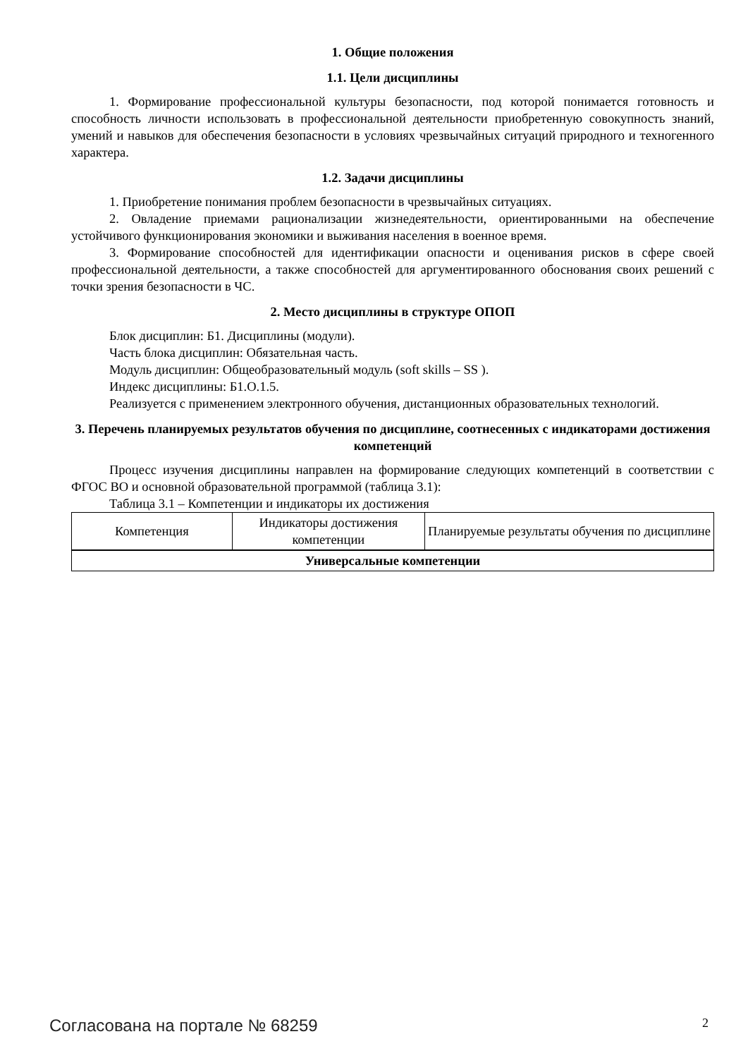1. Общие положения
1.1. Цели дисциплины
1. Формирование профессиональной культуры безопасности, под которой понимается готовность и способность личности использовать в профессиональной деятельности приобретенную совокупность знаний, умений и навыков для обеспечения безопасности в условиях чрезвычайных ситуаций природного и техногенного характера.
1.2. Задачи дисциплины
1. Приобретение понимания проблем безопасности в чрезвычайных ситуациях.
2. Овладение приемами рационализации жизнедеятельности, ориентированными на обеспечение устойчивого функционирования экономики и выживания населения в военное время.
3. Формирование способностей для идентификации опасности и оценивания рисков в сфере своей профессиональной деятельности, а также способностей для аргументированного обоснования своих решений с точки зрения безопасности в ЧС.
2. Место дисциплины в структуре ОПОП
Блок дисциплин: Б1. Дисциплины (модули).
Часть блока дисциплин: Обязательная часть.
Модуль дисциплин: Общеобразовательный модуль (soft skills – SS ).
Индекс дисциплины: Б1.О.1.5.
Реализуется с применением электронного обучения, дистанционных образовательных технологий.
3. Перечень планируемых результатов обучения по дисциплине, соотнесенных с индикаторами достижения компетенций
Процесс изучения дисциплины направлен на формирование следующих компетенций в соответствии с ФГОС ВО и основной образовательной программой (таблица 3.1):
Таблица 3.1 – Компетенции и индикаторы их достижения
| Компетенция | Индикаторы достижения компетенции | Планируемые результаты обучения по дисциплине |
| --- | --- | --- |
| Универсальные компетенции | | |
Согласована на портале № 68259 2